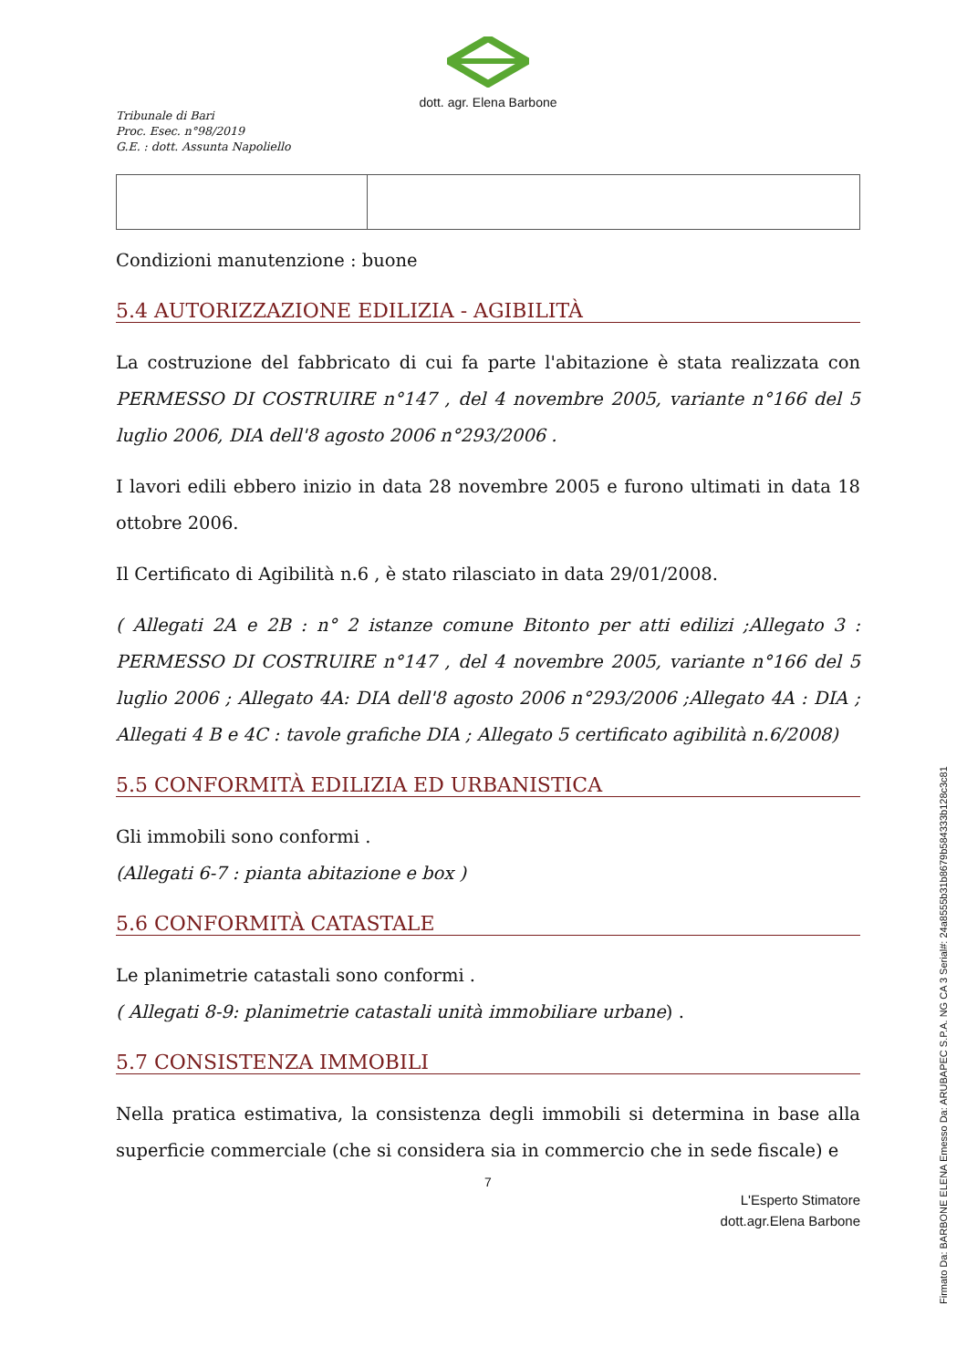dott. agr. Elena Barbone
Tribunale di Bari
Proc. Esec. n°98/2019
G.E. : dott. Assunta Napoliello
Condizioni manutenzione : buone
5.4 AUTORIZZAZIONE EDILIZIA - AGIBILITÀ
La costruzione del fabbricato di cui fa parte l'abitazione è stata realizzata con PERMESSO DI COSTRUIRE n°147 , del 4 novembre 2005, variante n°166 del 5 luglio 2006, DIA dell'8 agosto 2006 n°293/2006 .
I lavori edili ebbero inizio in data 28 novembre 2005 e furono ultimati in data 18 ottobre 2006.
Il Certificato di Agibilità n.6 , è stato rilasciato in data 29/01/2008.
( Allegati 2A e 2B : n° 2 istanze comune Bitonto per atti edilizi ;Allegato 3 : PERMESSO DI COSTRUIRE n°147 , del 4 novembre 2005, variante n°166 del 5 luglio 2006 ; Allegato 4A: DIA dell'8 agosto 2006 n°293/2006 ;Allegato 4A : DIA ; Allegati 4 B e 4C : tavole grafiche DIA ; Allegato 5 certificato agibilità n.6/2008)
5.5 CONFORMITÀ EDILIZIA ED URBANISTICA
Gli immobili sono conformi .
(Allegati 6-7 : pianta abitazione e box )
5.6 CONFORMITÀ CATASTALE
Le planimetrie catastali sono conformi .
( Allegati 8-9: planimetrie catastali unità immobiliare urbane) .
5.7 CONSISTENZA IMMOBILI
Nella pratica estimativa, la consistenza degli immobili si determina in base alla superficie commerciale (che si considera sia in commercio che in sede fiscale) e
7
L'Esperto Stimatore
dott.agr.Elena Barbone
Firmato Da: BARBONE ELENA Emesso Da: ARUBAPEC S.P.A. NG CA 3 Serial#: 24a8555b31b8679b584333b128c3c81